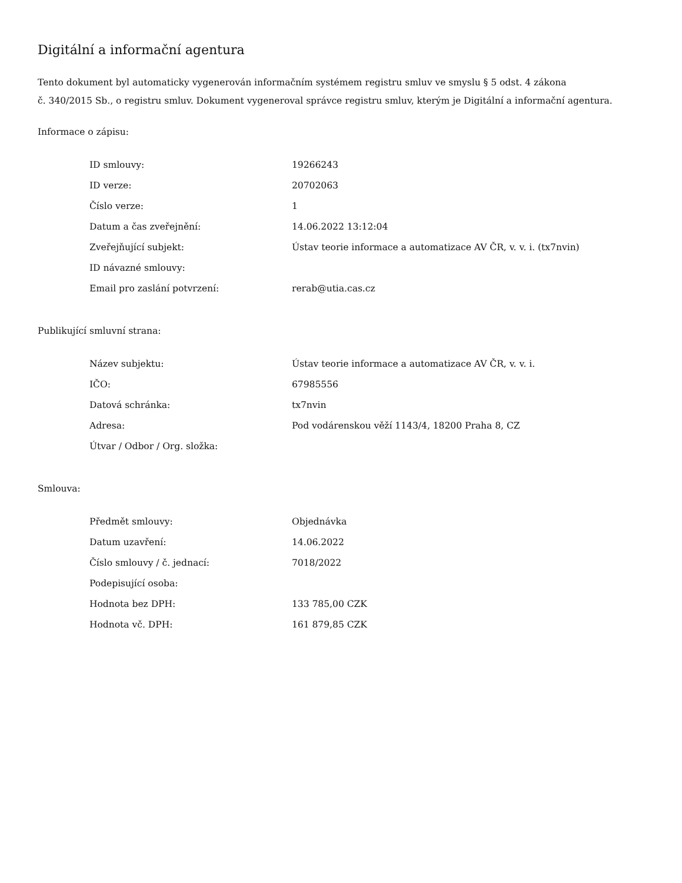Digitální a informační agentura
Tento dokument byl automaticky vygenerován informačním systémem registru smluv ve smyslu § 5 odst. 4 zákona
č. 340/2015 Sb., o registru smluv. Dokument vygeneroval správce registru smluv, kterým je Digitální a informační agentura.
Informace o zápisu:
| ID smlouvy: | 19266243 |
| ID verze: | 20702063 |
| Číslo verze: | 1 |
| Datum a čas zveřejnění: | 14.06.2022 13:12:04 |
| Zveřejňující subjekt: | Ústav teorie informace a automatizace AV ČR, v. v. i. (tx7nvin) |
| ID návazné smlouvy: | |
| Email pro zaslání potvrzení: | rerab@utia.cas.cz |
Publikující smluvní strana:
| Název subjektu: | Ústav teorie informace a automatizace AV ČR, v. v. i. |
| IČO: | 67985556 |
| Datová schránka: | tx7nvin |
| Adresa: | Pod vodárenskou věží 1143/4, 18200 Praha 8, CZ |
| Útvar / Odbor / Org. složka: | |
Smlouva:
| Předmět smlouvy: | Objednávka |
| Datum uzavření: | 14.06.2022 |
| Číslo smlouvy / č. jednací: | 7018/2022 |
| Podepisující osoba: | |
| Hodnota bez DPH: | 133 785,00 CZK |
| Hodnota vč. DPH: | 161 879,85 CZK |